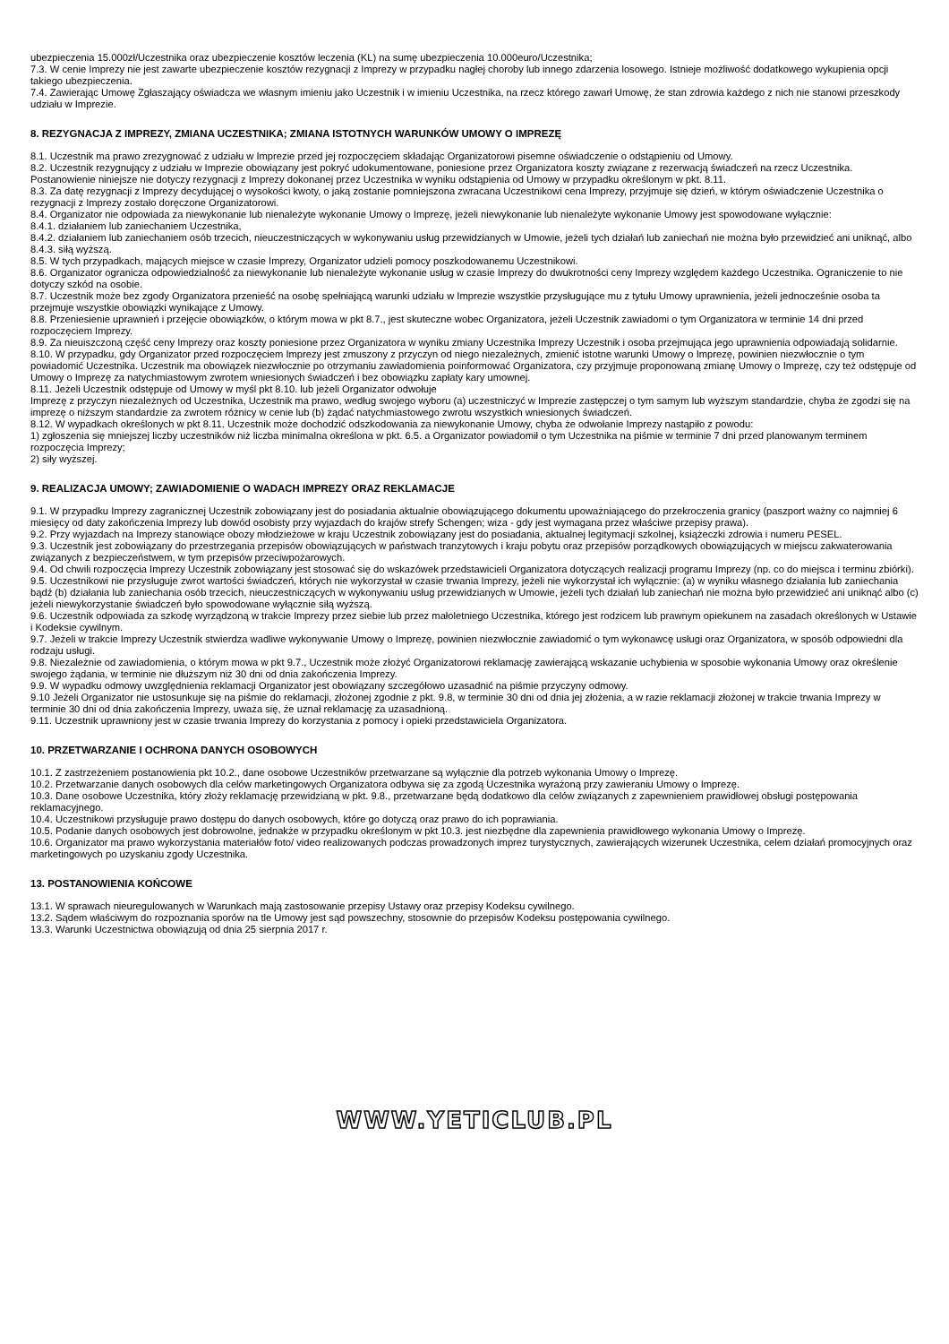ubezpieczenia 15.000zł/Uczestnika oraz ubezpieczenie kosztów leczenia (KL) na sumę ubezpieczenia 10.000euro/Uczestnika;
7.3. W cenie Imprezy nie jest zawarte ubezpieczenie kosztów rezygnacji z Imprezy w przypadku nagłej choroby lub innego zdarzenia losowego. Istnieje możliwość dodatkowego wykupienia opcji takiego ubezpieczenia.
7.4. Zawierając Umowę Zgłaszający oświadcza we własnym imieniu jako Uczestnik i w imieniu Uczestnika, na rzecz którego zawarł Umowę, że stan zdrowia każdego z nich nie stanowi przeszkody udziału w Imprezie.
8. REZYGNACJA Z IMPREZY, ZMIANA UCZESTNIKA; ZMIANA ISTOTNYCH WARUNKÓW UMOWY O IMPREZĘ
8.1. Uczestnik ma prawo zrezygnować z udziału w Imprezie przed jej rozpoczęciem składając Organizatorowi pisemne oświadczenie o odstąpieniu od Umowy.
8.2. Uczestnik rezygnujący z udziału w Imprezie obowiązany jest pokryć udokumentowane, poniesione przez Organizatora koszty związane z rezerwacją świadczeń na rzecz Uczestnika. Postanowienie niniejsze nie dotyczy rezygnacji z Imprezy dokonanej przez Uczestnika w wyniku odstąpienia od Umowy w przypadku określonym w pkt. 8.11.
8.3. Za datę rezygnacji z Imprezy decydującej o wysokości kwoty, o jaką zostanie pomniejszona zwracana Uczestnikowi cena Imprezy, przyjmuje się dzień, w którym oświadczenie Uczestnika o rezygnacji z Imprezy zostało doręczone Organizatorowi.
8.4. Organizator nie odpowiada za niewykonanie lub nienależyte wykonanie Umowy o Imprezę, jeżeli niewykonanie lub nienależyte wykonanie Umowy jest spowodowane wyłącznie:
8.4.1. działaniem lub zaniechaniem Uczestnika,
8.4.2. działaniem lub zaniechaniem osób trzecich, nieuczestniczących w wykonywaniu usług przewidzianych w Umowie, jeżeli tych działań lub zaniechań nie można było przewidzieć ani uniknąć, albo
8.4.3. siłą wyższą.
8.5. W tych przypadkach, mających miejsce w czasie Imprezy, Organizator udzieli pomocy poszkodowanemu Uczestnikowi.
8.6. Organizator ogranicza odpowiedzialność za niewykonanie lub nienależyte wykonanie usług w czasie Imprezy do dwukrotności ceny Imprezy względem każdego Uczestnika. Ograniczenie to nie dotyczy szkód na osobie.
8.7. Uczestnik może bez zgody Organizatora przenieść na osobę spełniającą warunki udziału w Imprezie wszystkie przysługujące mu z tytułu Umowy uprawnienia, jeżeli jednocześnie osoba ta przejmuje wszystkie obowiązki wynikające z Umowy.
8.8. Przeniesienie uprawnień i przejęcie obowiązków, o którym mowa w pkt 8.7., jest skuteczne wobec Organizatora, jeżeli Uczestnik zawiadomi o tym Organizatora w terminie 14 dni przed rozpoczęciem Imprezy.
8.9. Za nieuiszczoną część ceny Imprezy oraz koszty poniesione przez Organizatora w wyniku zmiany Uczestnika Imprezy Uczestnik i osoba przejmująca jego uprawnienia odpowiadają solidarnie.
8.10. W przypadku, gdy Organizator przed rozpoczęciem Imprezy jest zmuszony z przyczyn od niego niezależnych, zmienić istotne warunki Umowy o Imprezę, powinien niezwłocznie o tym powiadomić Uczestnika. Uczestnik ma obowiązek niezwłocznie po otrzymaniu zawiadomienia poinformować Organizatora, czy przyjmuje proponowaną zmianę Umowy o Imprezę, czy też odstępuje od Umowy o Imprezę za natychmiastowym zwrotem wniesionych świadczeń i bez obowiązku zapłaty kary umownej.
8.11. Jeżeli Uczestnik odstępuje od Umowy w myśl pkt 8.10. lub jeżeli Organizator odwołuje
Imprezę z przyczyn niezależnych od Uczestnika, Uczestnik ma prawo, według swojego wyboru (a) uczestniczyć w Imprezie zastępczej o tym samym lub wyższym standardzie, chyba że zgodzi się na imprezę o niższym standardzie za zwrotem różnicy w cenie lub (b) żądać natychmiastowego zwrotu wszystkich wniesionych świadczeń.
8.12. W wypadkach określonych w pkt 8.11. Uczestnik może dochodzić odszkodowania za niewykonanie Umowy, chyba że odwołanie Imprezy nastąpiło z powodu:
1) zgłoszenia się mniejszej liczby uczestników niż liczba minimalna określona w pkt. 6.5. a Organizator powiadomił o tym Uczestnika na piśmie w terminie 7 dni przed planowanym terminem rozpoczęcia Imprezy;
2) siły wyższej.
9. REALIZACJA UMOWY; ZAWIADOMIENIE O WADACH IMPREZY ORAZ REKLAMACJE
9.1. W przypadku Imprezy zagranicznej Uczestnik zobowiązany jest do posiadania aktualnie obowiązującego dokumentu upoważniającego do przekroczenia granicy (paszport ważny co najmniej 6 miesięcy od daty zakończenia Imprezy lub dowód osobisty przy wyjazdach do krajów strefy Schengen; wiza - gdy jest wymagana przez właściwe przepisy prawa).
9.2. Przy wyjazdach na Imprezy stanowiące obozy młodzieżowe w kraju Uczestnik zobowiązany jest do posiadania, aktualnej legitymacji szkolnej, książeczki zdrowia i numeru PESEL.
9.3. Uczestnik jest zobowiązany do przestrzegania przepisów obowiązujących w państwach tranzytowych i kraju pobytu oraz przepisów porządkowych obowiązujących w miejscu zakwaterowania związanych z bezpieczeństwem, w tym przepisów przeciwpożarowych.
9.4. Od chwili rozpoczęcia Imprezy Uczestnik zobowiązany jest stosować się do wskazówek przedstawicieli Organizatora dotyczących realizacji programu Imprezy (np. co do miejsca i terminu zbiórki).
9.5. Uczestnikowi nie przysługuje zwrot wartości świadczeń, których nie wykorzystał w czasie trwania Imprezy, jeżeli nie wykorzystał ich wyłącznie: (a) w wyniku własnego działania lub zaniechania bądź (b) działania lub zaniechania osób trzecich, nieuczestniczących w wykonywaniu usług przewidzianych w Umowie, jeżeli tych działań lub zaniechań nie można było przewidzieć ani uniknąć albo (c) jeżeli niewykorzystanie świadczeń było spowodowane wyłącznie siłą wyższą.
9.6. Uczestnik odpowiada za szkodę wyrządzoną w trakcie Imprezy przez siebie lub przez małoletniego Uczestnika, którego jest rodzicem lub prawnym opiekunem na zasadach określonych w Ustawie i Kodeksie cywilnym.
9.7. Jeżeli w trakcie Imprezy Uczestnik stwierdza wadliwe wykonywanie Umowy o Imprezę, powinien niezwłocznie zawiadomić o tym wykonawcę usługi oraz Organizatora, w sposób odpowiedni dla rodzaju usługi.
9.8. Niezależnie od zawiadomienia, o którym mowa w pkt 9.7., Uczestnik może złożyć Organizatorowi reklamację zawierającą wskazanie uchybienia w sposobie wykonania Umowy oraz określenie swojego żądania, w terminie nie dłuższym niż 30 dni od dnia zakończenia Imprezy.
9.9. W wypadku odmowy uwzględnienia reklamacji Organizator jest obowiązany szczegółowo uzasadnić na piśmie przyczyny odmowy.
9.10 Jeżeli Organizator nie ustosunkuje się na piśmie do reklamacji, złożonej zgodnie z pkt. 9.8, w terminie 30 dni od dnia jej złożenia, a w razie reklamacji złożonej w trakcie trwania Imprezy w terminie 30 dni od dnia zakończenia Imprezy, uważa się, że uznał reklamację za uzasadnioną.
9.11. Uczestnik uprawniony jest w czasie trwania Imprezy do korzystania z pomocy i opieki przedstawiciela Organizatora.
10. PRZETWARZANIE I OCHRONA DANYCH OSOBOWYCH
10.1. Z zastrzeżeniem postanowienia pkt 10.2., dane osobowe Uczestników przetwarzane są wyłącznie dla potrzeb wykonania Umowy o Imprezę.
10.2. Przetwarzanie danych osobowych dla celów marketingowych Organizatora odbywa się za zgodą Uczestnika wyrażoną przy zawieraniu Umowy o Imprezę.
10.3. Dane osobowe Uczestnika, który złoży reklamację przewidzianą w pkt. 9.8., przetwarzane będą dodatkowo dla celów związanych z zapewnieniem prawidłowej obsługi postępowania reklamacyjnego.
10.4. Uczestnikowi przysługuje prawo dostępu do danych osobowych, które go dotyczą oraz prawo do ich poprawiania.
10.5. Podanie danych osobowych jest dobrowolne, jednakże w przypadku określonym w pkt 10.3. jest niezbędne dla zapewnienia prawidłowego wykonania Umowy o Imprezę.
10.6. Organizator ma prawo wykorzystania materiałów foto/ video realizowanych podczas prowadzonych imprez turystycznych, zawierających wizerunek Uczestnika, celem działań promocyjnych oraz marketingowych po uzyskaniu zgody Uczestnika.
13. POSTANOWIENIA KOŃCOWE
13.1. W sprawach nieuregulowanych w Warunkach mają zastosowanie przepisy Ustawy oraz przepisy Kodeksu cywilnego.
13.2. Sądem właściwym do rozpoznania sporów na tle Umowy jest sąd powszechny, stosownie do przepisów Kodeksu postępowania cywilnego.
13.3. Warunki Uczestnictwa obowiązują od dnia 25 sierpnia 2017 r.
WWW.YETICLUB.PL